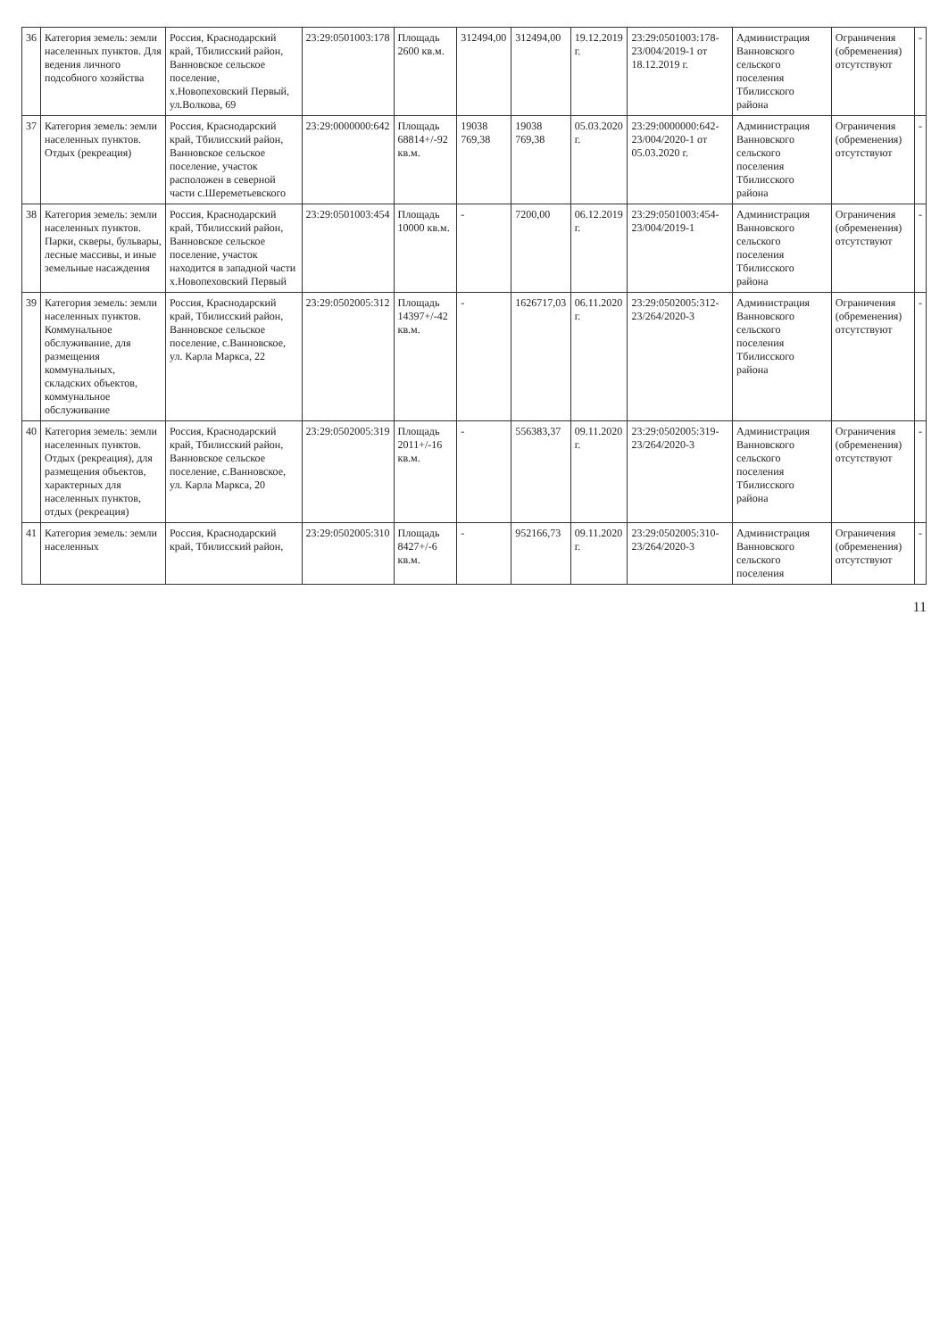| 36 | Категория земель: земли населенных пунктов. Для ведения личного подсобного хозяйства | Россия, Краснодарский край, Тбилисский район, Ванновское сельское поселение, х.Новопеховский Первый, ул.Волкова, 69 | 23:29:0501003:178 | Площадь 2600 кв.м. | 312494,00 | 312494,00 | 19.12.2019 г. | 23:29:0501003:178-23/004/2019-1 от 18.12.2019 г. | Администрация Ванновского сельского поселения Тбилисского района | Ограничения (обременения) отсутствуют | - |
| 37 | Категория земель: земли населенных пунктов. Отдых (рекреация) | Россия, Краснодарский край, Тбилисский район, Ванновское сельское поселение, участок расположен в северной части с.Шереметьевского | 23:29:0000000:642 | Площадь 68814+/-92 кв.м. | 19038 769,38 | 19038 769,38 | 05.03.2020 г. | 23:29:0000000:642-23/004/2020-1 от 05.03.2020 г. | Администрация Ванновского сельского поселения Тбилисского района | Ограничения (обременения) отсутствуют | - |
| 38 | Категория земель: земли населенных пунктов. Парки, скверы, бульвары, лесные массивы, и иные земельные насаждения | Россия, Краснодарский край, Тбилисский район, Ванновское сельское поселение, участок находится в западной части х.Новопеховский Первый | 23:29:0501003:454 | Площадь 10000 кв.м. | - | 7200,00 | 06.12.2019 г. | 23:29:0501003:454-23/004/2019-1 | Администрация Ванновского сельского поселения Тбилисского района | Ограничения (обременения) отсутствуют | - |
| 39 | Категория земель: земли населенных пунктов. Коммунальное обслуживание, для размещения коммунальных, складских объектов, коммунальное обслуживание | Россия, Краснодарский край, Тбилисский район, Ванновское сельское поселение, с.Ванновское, ул. Карла Маркса, 22 | 23:29:0502005:312 | Площадь 14397+/-42 кв.м. | - | 1626717,03 | 06.11.2020 г. | 23:29:0502005:312-23/264/2020-3 | Администрация Ванновского сельского поселения Тбилисского района | Ограничения (обременения) отсутствуют | - |
| 40 | Категория земель: земли населенных пунктов. Отдых (рекреация), для размещения объектов, характерных для населенных пунктов, отдых (рекреация) | Россия, Краснодарский край, Тбилисский район, Ванновское сельское поселение, с.Ванновское, ул. Карла Маркса, 20 | 23:29:0502005:319 | Площадь 2011+/-16 кв.м. | - | 556383,37 | 09.11.2020 г. | 23:29:0502005:319-23/264/2020-3 | Администрация Ванновского сельского поселения Тбилисского района | Ограничения (обременения) отсутствуют | - |
| 41 | Категория земель: земли населенных | Россия, Краснодарский край, Тбилисский район, | 23:29:0502005:310 | Площадь 8427+/-6 кв.м. | - | 952166,73 | 09.11.2020 г. | 23:29:0502005:310-23/264/2020-3 | Администрация Ванновского сельского поселения | Ограничения (обременения) отсутствуют | - |
11